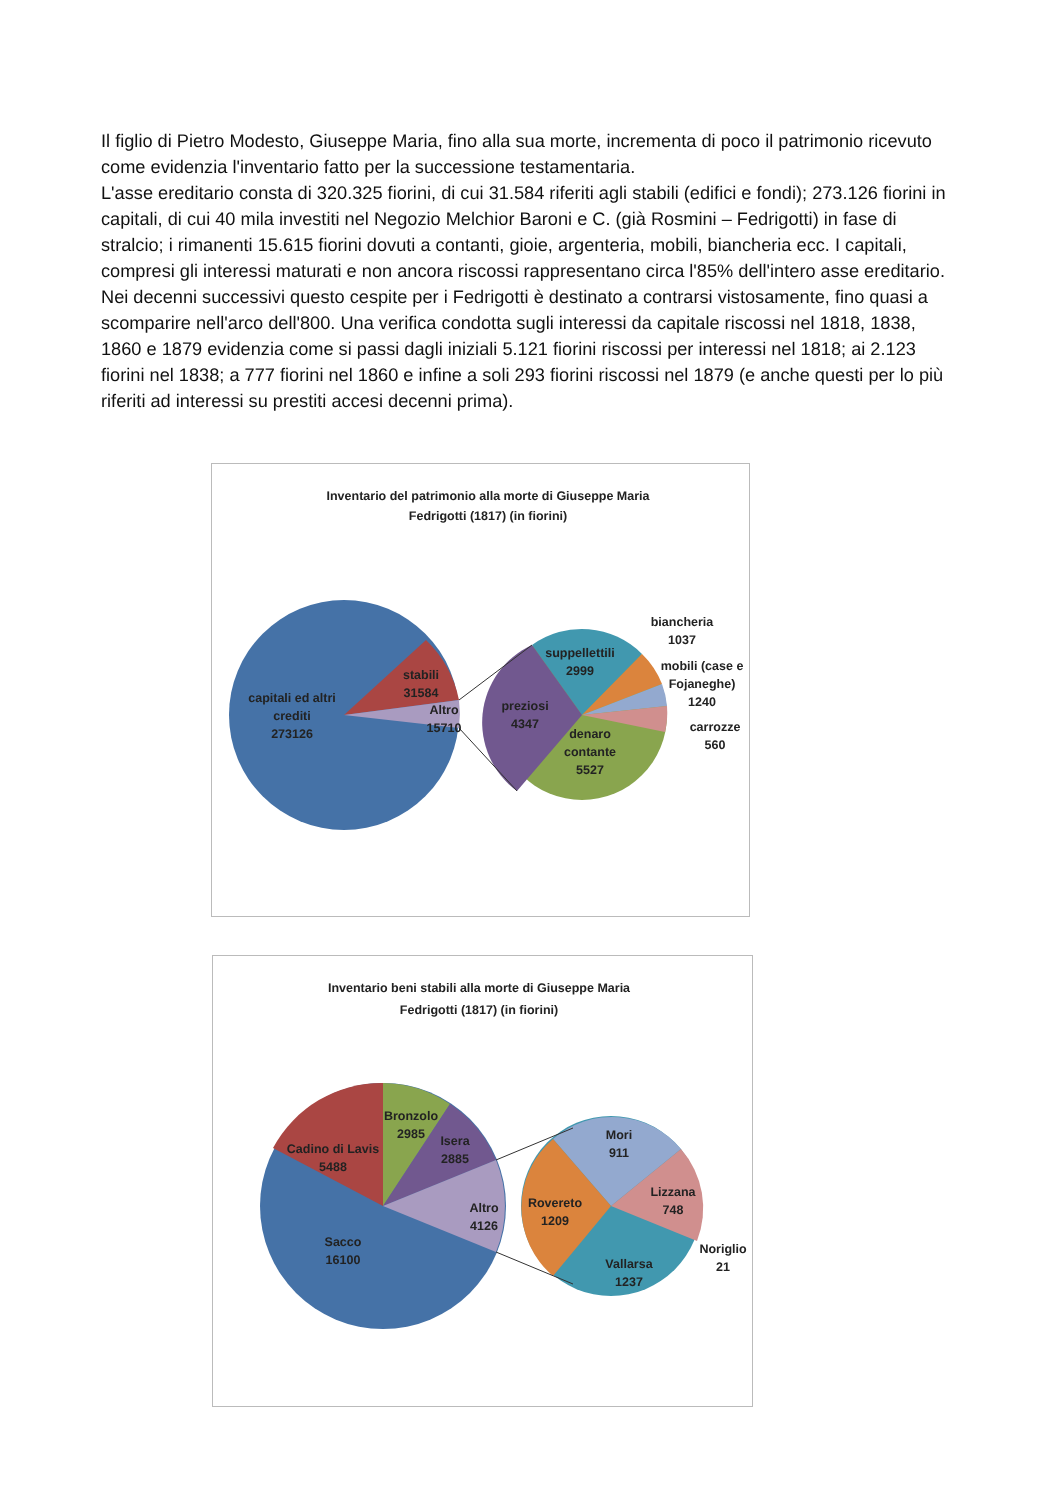Il figlio di Pietro Modesto, Giuseppe Maria, fino alla sua morte, incrementa di poco il patrimonio ricevuto come evidenzia l'inventario fatto per la successione testamentaria.
L'asse ereditario consta di 320.325 fiorini, di cui 31.584 riferiti agli stabili (edifici e fondi); 273.126 fiorini in capitali, di cui 40 mila investiti nel Negozio Melchior Baroni e C. (già Rosmini – Fedrigotti) in fase di stralcio; i rimanenti 15.615 fiorini dovuti a contanti, gioie, argenteria, mobili, biancheria ecc. I capitali, compresi gli interessi maturati e non ancora riscossi rappresentano circa l'85% dell'intero asse ereditario. Nei decenni successivi questo cespite per i Fedrigotti è destinato a contrarsi vistosamente, fino quasi a scomparire nell'arco dell'800. Una verifica condotta sugli interessi da capitale riscossi nel 1818, 1838, 1860 e 1879 evidenzia come si passi dagli iniziali 5.121 fiorini riscossi per interessi nel 1818; ai 2.123 fiorini nel 1838; a 777 fiorini nel 1860 e infine a soli 293 fiorini riscossi nel 1879 (e anche questi per lo più riferiti ad interessi su prestiti accesi decenni prima).
Inventario del patrimonio alla morte di Giuseppe Maria
Fedrigotti (1817) (in fiorini)
capitali ed altri
crediti
273126
stabili
31584
Altro
15710
suppellettili
2999
preziosi
4347
denaro
contante
5527
biancheria
1037
mobili (case e
Fojaneghe)
1240
carrozze
560
Inventario beni stabili alla morte di Giuseppe Maria
Fedrigotti (1817) (in fiorini)
Cadino di Lavis
5488
Bronzolo
2985
Isera
2885
Altro
4126
Sacco
16100
Mori
911
Lizzana
748
Rovereto
1209
Vallarsa
1237
Noriglio
21